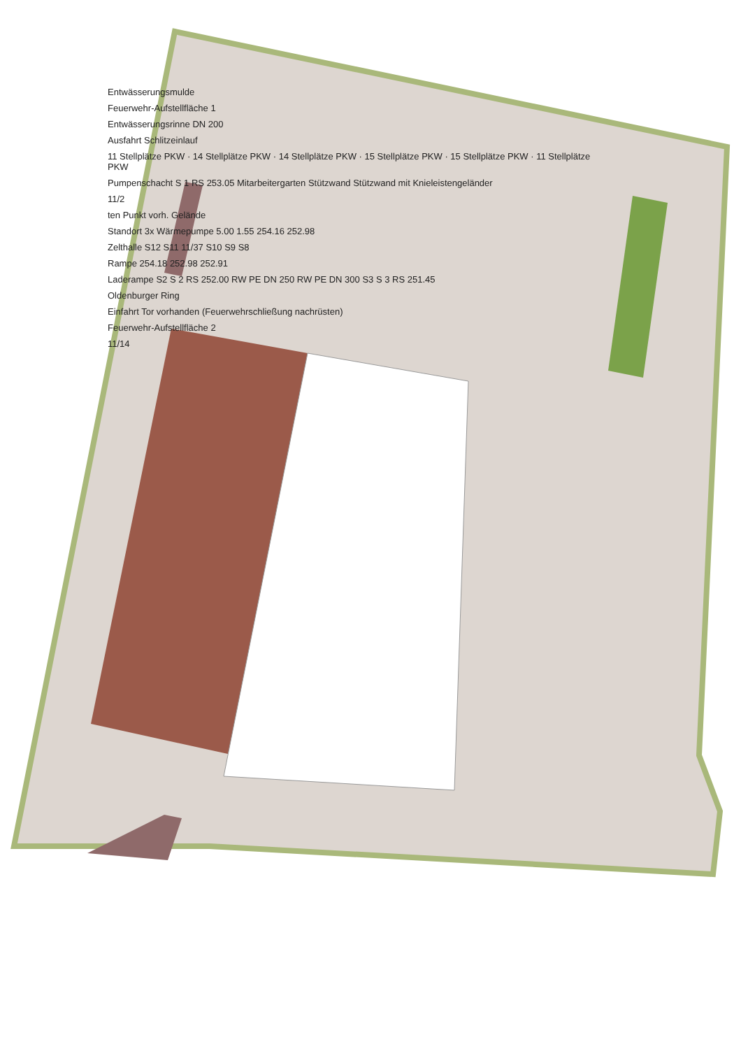Entwässerungsmulde
Feuerwehr-Aufstellfläche 1
Entwässerungsrinne DN 200
Ausfahrt Schlitzeinlauf
11 Stellplätze PKW · 14 Stellplätze PKW · 14 Stellplätze PKW · 15 Stellplätze PKW · 15 Stellplätze PKW · 11 Stellplätze PKW
Pumpenschacht S 1 RS 253.05 Mitarbeitergarten Stützwand Stützwand mit Knieleistengeländer
11/2
ten Punkt vorh. Gelände
Standort 3x Wärmepumpe 5.00 1.55 254.16 252.98
Zelthalle S12 S11 11/37 S10 S9 S8
Rampe 254.18 252.98 252.91
Laderampe S2 S 2 RS 252.00 RW PE DN 250 RW PE DN 300 S3 S 3 RS 251.45
Oldenburger Ring
Einfahrt Tor vorhanden (Feuerwehrschließung nachrüsten)
Feuerwehr-Aufstellfläche 2
11/14